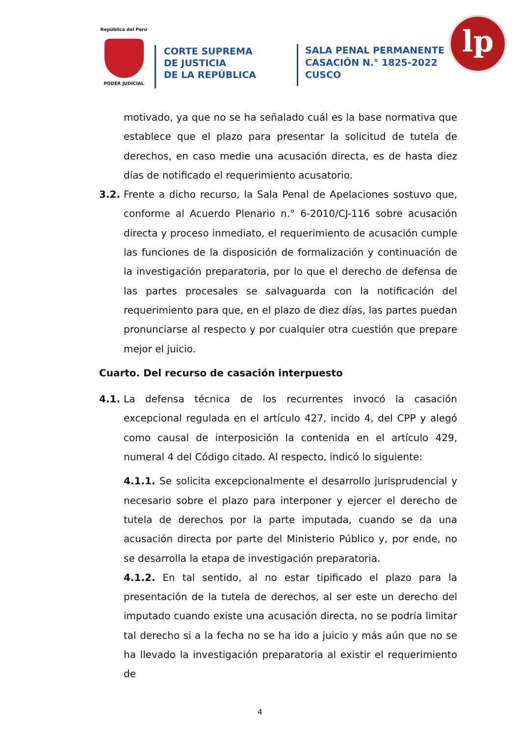República del Perú
PODER JUDICIAL
CORTE SUPREMA
DE JUSTICIA
DE LA REPÚBLICA
SALA PENAL PERMANENTE
CASACIÓN N.° 1825-2022
CUSCO
lp
motivado, ya que no se ha señalado cuál es la base normativa que establece que el plazo para presentar la solicitud de tutela de derechos, en caso medie una acusación directa, es de hasta diez días de notificado el requerimiento acusatorio.
3.2. Frente a dicho recurso, la Sala Penal de Apelaciones sostuvo que, conforme al Acuerdo Plenario n.° 6-2010/CJ-116 sobre acusación directa y proceso inmediato, el requerimiento de acusación cumple las funciones de la disposición de formalización y continuación de la investigación preparatoria, por lo que el derecho de defensa de las partes procesales se salvaguarda con la notificación del requerimiento para que, en el plazo de diez días, las partes puedan pronunciarse al respecto y por cualquier otra cuestión que prepare mejor el juicio.
Cuarto. Del recurso de casación interpuesto
4.1. La defensa técnica de los recurrentes invocó la casación excepcional regulada en el artículo 427, incido 4, del CPP y alegó como causal de interposición la contenida en el artículo 429, numeral 4 del Código citado. Al respecto, indicó lo siguiente:
4.1.1. Se solicita excepcionalmente el desarrollo jurisprudencial y necesario sobre el plazo para interponer y ejercer el derecho de tutela de derechos por la parte imputada, cuando se da una acusación directa por parte del Ministerio Público y, por ende, no se desarrolla la etapa de investigación preparatoria.
4.1.2. En tal sentido, al no estar tipificado el plazo para la presentación de la tutela de derechos, al ser este un derecho del imputado cuando existe una acusación directa, no se podría limitar tal derecho si a la fecha no se ha ido a juicio y más aún que no se ha llevado la investigación preparatoria al existir el requerimiento de
4